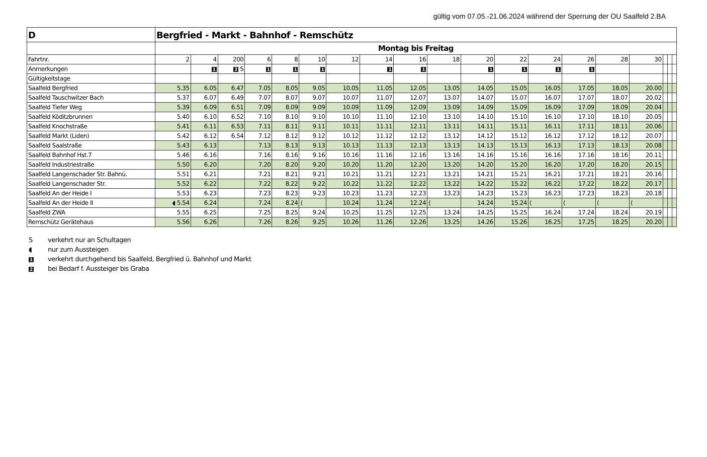gültig vom 07.05.-21.06.2024 während der Sperrung der OU Saalfeld 2.BA
| D | Bergfried - Markt - Bahnhof - Remschütz | | | | | | | | | | | | | | | | | | |
| | Montag bis Freitag | | | | | | | | | | | | | | | | | | |
| Fahrtnr. | 2 | 4 | 200 | 6 | 8 | 10 | 12 | 14 | 16 | 18 | 20 | 22 | 24 | 26 | 28 | 30 | | | |
| Anmerkungen | | 1 | 2 S | 1 | 1 | 1 | | 1 | 1 | | 1 | 1 | 1 | 1 | | | | | |
| Gültigkeitstage | | | | | | | | | | | | | | | | | | | |
| Saalfeld Bergfried | 5.35 | 6.05 | 6.47 | 7.05 | 8.05 | 9.05 | 10.05 | 11.05 | 12.05 | 13.05 | 14.05 | 15.05 | 16.05 | 17.05 | 18.05 | 20.00 | | | |
| Saalfeld Tauschwitzer Bach | 5.37 | 6.07 | 6.49 | 7.07 | 8.07 | 9.07 | 10.07 | 11.07 | 12.07 | 13.07 | 14.07 | 15.07 | 16.07 | 17.07 | 18.07 | 20.02 | | | |
| Saalfeld Tiefer Weg | 5.39 | 6.09 | 6.51 | 7.09 | 8.09 | 9.09 | 10.09 | 11.09 | 12.09 | 13.09 | 14.09 | 15.09 | 16.09 | 17.09 | 18.09 | 20.04 | | | |
| Saalfeld Köditzbrunnen | 5.40 | 6.10 | 6.52 | 7.10 | 8.10 | 9.10 | 10.10 | 11.10 | 12.10 | 13.10 | 14.10 | 15.10 | 16.10 | 17.10 | 18.10 | 20.05 | | | |
| Saalfeld Knochstraße | 5.41 | 6.11 | 6.53 | 7.11 | 8.11 | 9.11 | 10.11 | 11.11 | 12.11 | 13.11 | 14.11 | 15.11 | 16.11 | 17.11 | 18.11 | 20.06 | | | |
| Saalfeld Markt (Liden) | 5.42 | 6.12 | 6.54 | 7.12 | 8.12 | 9.12 | 10.12 | 11.12 | 12.12 | 13.12 | 14.12 | 15.12 | 16.12 | 17.12 | 18.12 | 20.07 | | | |
| Saalfeld Saalstraße | 5.43 | 6.13 | | 7.13 | 8.13 | 9.13 | 10.13 | 11.13 | 12.13 | 13.13 | 14.13 | 15.13 | 16.13 | 17.13 | 18.13 | 20.08 | | | |
| Saalfeld Bahnhof Hst.7 | 5.46 | 6.16 | | 7.16 | 8.16 | 9.16 | 10.16 | 11.16 | 12.16 | 13.16 | 14.16 | 15.16 | 16.16 | 17.16 | 18.16 | 20.11 | | | |
| Saalfeld Industriestraße | 5.50 | 6.20 | | 7.20 | 8.20 | 9.20 | 10.20 | 11.20 | 12.20 | 13.20 | 14.20 | 15.20 | 16.20 | 17.20 | 18.20 | 20.15 | | | |
| Saalfeld Langenschader Str. Bahnü. | 5.51 | 6.21 | | 7.21 | 8.21 | 9.21 | 10.21 | 11.21 | 12.21 | 13.21 | 14.21 | 15.21 | 16.21 | 17.21 | 18.21 | 20.16 | | | |
| Saalfeld Langenschader Str. | 5.52 | 6.22 | | 7.22 | 8.22 | 9.22 | 10.22 | 11.22 | 12.22 | 13.22 | 14.22 | 15.22 | 16.22 | 17.22 | 18.22 | 20.17 | | | |
| Saalfeld An der Heide I | 5.53 | 6.23 | | 7.23 | 8.23 | 9.23 | 10.23 | 11.23 | 12.23 | 13.23 | 14.23 | 15.23 | 16.23 | 17.23 | 18.23 | 20.18 | | | |
| Saalfeld An der Heide II | ◖ 5.54 | 6.24 | | 7.24 | 8.24 | ⟨ | 10.24 | 11.24 | 12.24 | ⟨ | 14.24 | 15.24 | ⟨ | ⟨ | ⟨ | ⟨ | | | |
| Saalfeld ZWA | 5.55 | 6.25 | | 7.25 | 8.25 | 9.24 | 10.25 | 11.25 | 12.25 | 13.24 | 14.25 | 15.25 | 16.24 | 17.24 | 18.24 | 20.19 | | | |
| Remschütz Gerätehaus | 5.56 | 6.26 | | 7.26 | 8.26 | 9.25 | 10.26 | 11.26 | 12.26 | 13.25 | 14.26 | 15.26 | 16.25 | 17.25 | 18.25 | 20.20 | | | |
Sverkehrt nur an Schultagen
◖ nur zum Aussteigen
1 verkehrt durchgehend bis Saalfeld, Bergfried ü. Bahnhof und Markt
2 bei Bedarf f. Aussteiger bis Graba